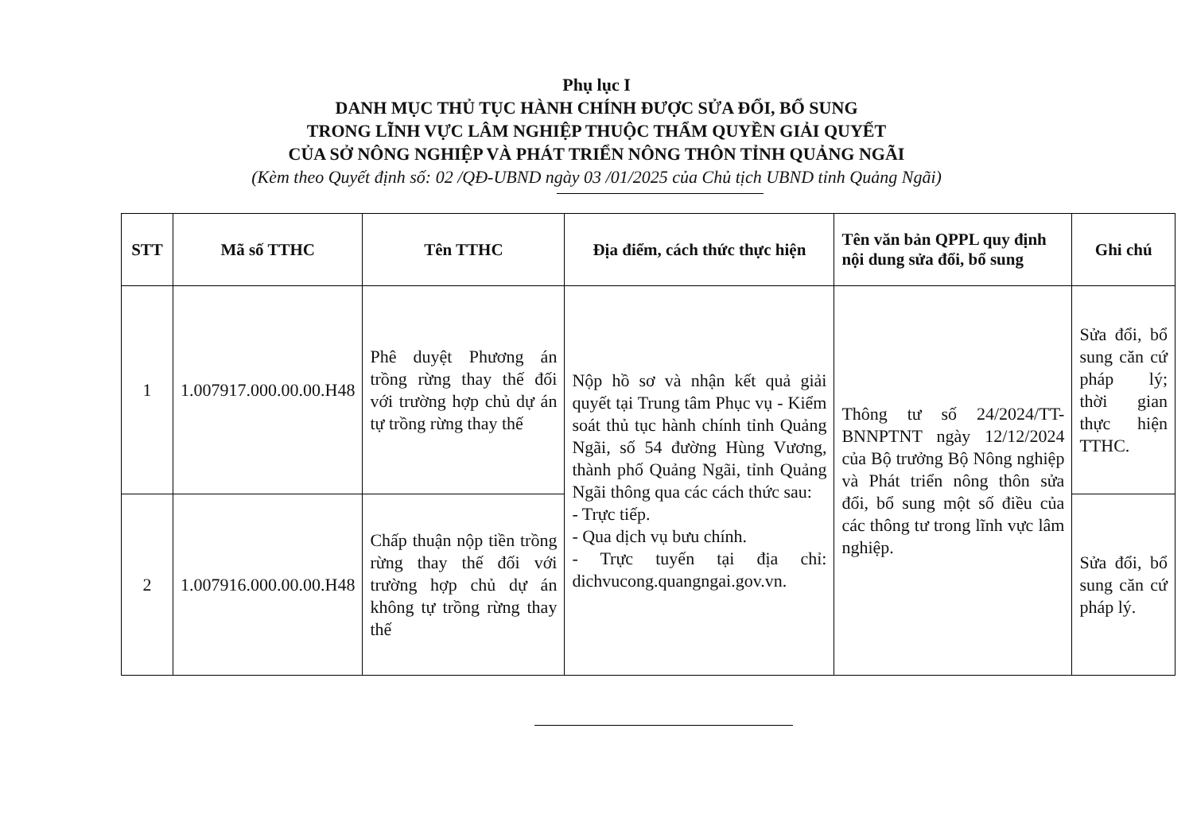Phụ lục I
DANH MỤC THỦ TỤC HÀNH CHÍNH ĐƯỢC SỬA ĐỔI, BỔ SUNG
TRONG LĨNH VỰC LÂM NGHIỆP THUỘC THẨM QUYỀN GIẢI QUYẾT
CỦA SỞ NÔNG NGHIỆP VÀ PHÁT TRIỂN NÔNG THÔN TỈNH QUẢNG NGÃI
(Kèm theo Quyết định số: 02 /QĐ-UBND ngày 03 /01/2025 của Chủ tịch UBND tỉnh Quảng Ngãi)
| STT | Mã số TTHC | Tên TTHC | Địa điểm, cách thức thực hiện | Tên văn bản QPPL quy định nội dung sửa đổi, bổ sung | Ghi chú |
| --- | --- | --- | --- | --- | --- |
| 1 | 1.007917.000.00.00.H48 | Phê duyệt Phương án trồng rừng thay thế đối với trường hợp chủ dự án tự trồng rừng thay thế | Nộp hồ sơ và nhận kết quả giải quyết tại Trung tâm Phục vụ - Kiểm soát thủ tục hành chính tỉnh Quảng Ngãi, số 54 đường Hùng Vương, thành phố Quảng Ngãi, tỉnh Quảng Ngãi thông qua các cách thức sau: - Trực tiếp. - Qua dịch vụ bưu chính. - Trực tuyến tại địa chỉ: dichvucong.quangngai.gov.vn. | Thông tư số 24/2024/TT-BNNPTNT ngày 12/12/2024 của Bộ trưởng Bộ Nông nghiệp và Phát triển nông thôn sửa đổi, bổ sung một số điều của các thông tư trong lĩnh vực lâm nghiệp. | Sửa đổi, bổ sung căn cứ pháp lý; thời gian thực hiện TTHC. |
| 2 | 1.007916.000.00.00.H48 | Chấp thuận nộp tiền trồng rừng thay thế đối với trường hợp chủ dự án không tự trồng rừng thay thế | | | Sửa đổi, bổ sung căn cứ pháp lý. |